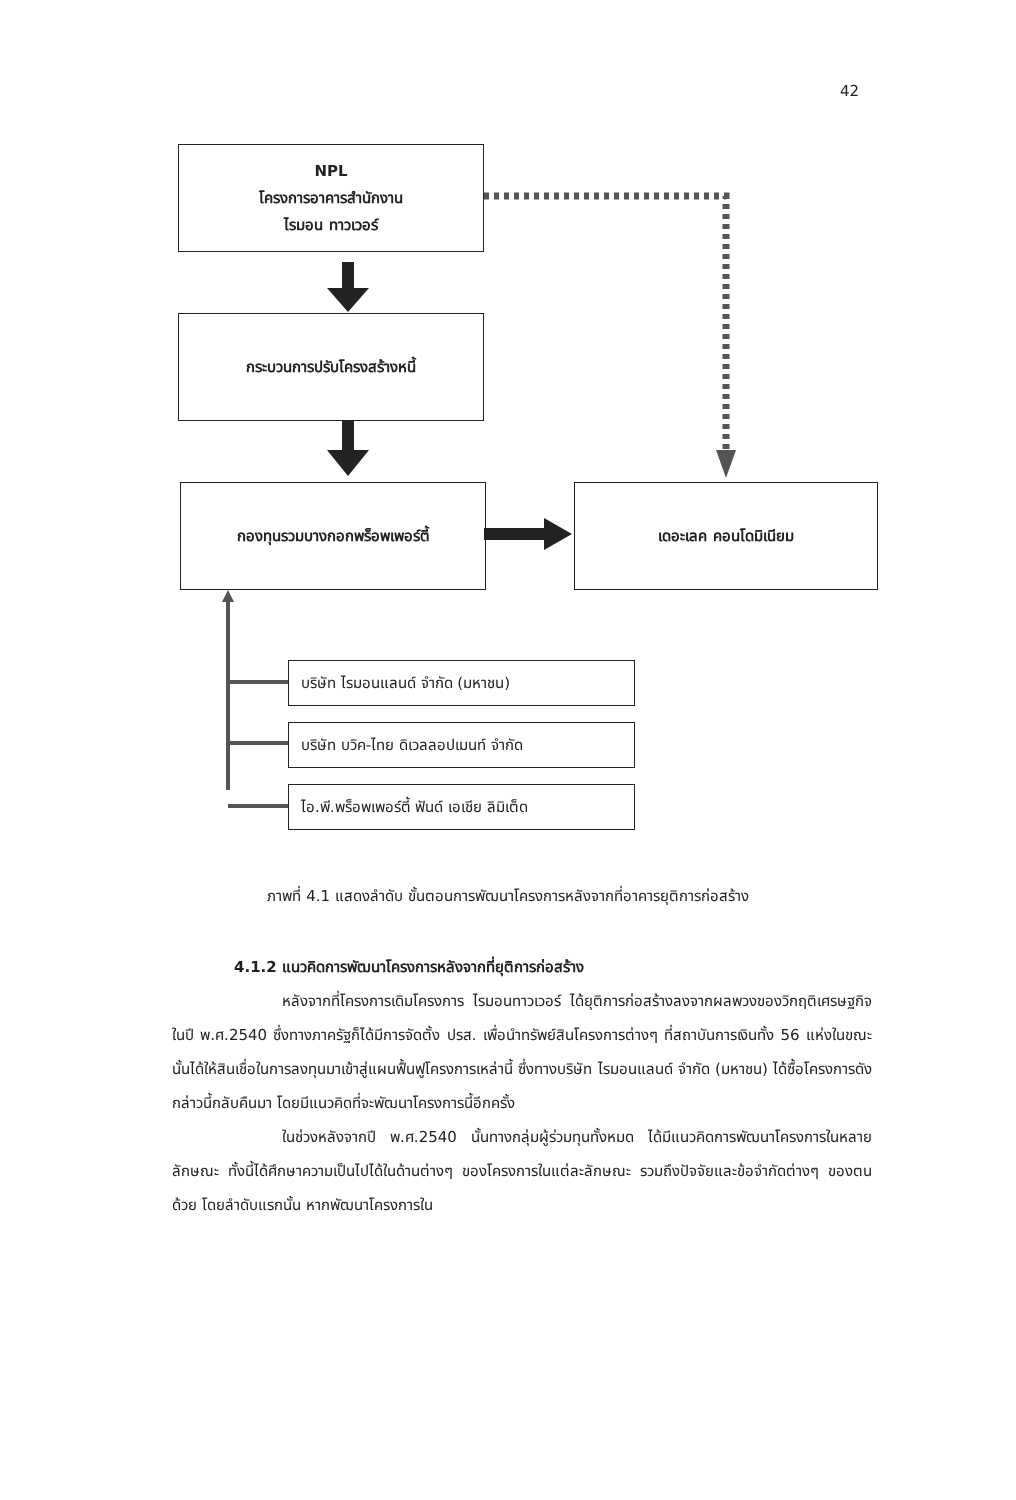42
NPL
โครงการอาคารสำนักงาน
ไรมอน ทาวเวอร์
กระบวนการปรับโครงสร้างหนี้
กองทุนรวมบางกอกพร็อพเพอร์ตี้ เดอะเลค คอนโดมิเนียม
บริษัท ไรมอนแลนด์ จำกัด (มหาชน)
บริษัท บวิค-ไทย ดิเวลลอปเมนท์ จำกัด
ไอ.พี.พร็อพเพอร์ตี้ ฟันด์ เอเชีย ลิมิเต็ด
ภาพที่ 4.1 แสดงลำดับ ขั้นตอนการพัฒนาโครงการหลังจากที่อาคารยุติการก่อสร้าง
4.1.2 แนวคิดการพัฒนาโครงการหลังจากที่ยุติการก่อสร้าง
หลังจากที่โครงการเดิมโครงการ ไรมอนทาวเวอร์ ได้ยุติการก่อสร้างลงจากผลพวงของวิกฤติเศรษฐกิจในปี พ.ศ.2540 ซึ่งทางภาครัฐก็ได้มีการจัดตั้ง ปรส. เพื่อนำทรัพย์สินโครงการต่างๆ ที่สถาบันการเงินทั้ง 56 แห่งในขณะนั้นได้ให้สินเชื่อในการลงทุนมาเข้าสู่แผนฟื้นฟูโครงการเหล่านี้ ซึ่งทางบริษัท ไรมอนแลนด์ จำกัด (มหาชน) ได้ซื้อโครงการดังกล่าวนี้กลับคืนมา โดยมีแนวคิดที่จะพัฒนาโครงการนี้อีกครั้ง
ในช่วงหลังจากปี พ.ศ.2540 นั้นทางกลุ่มผู้ร่วมทุนทั้งหมด ได้มีแนวคิดการพัฒนาโครงการในหลายลักษณะ ทั้งนี้ได้ศึกษาความเป็นไปได้ในด้านต่างๆ ของโครงการในแต่ละลักษณะ รวมถึงปัจจัยและข้อจำกัดต่างๆ ของตนด้วย โดยลำดับแรกนั้น หากพัฒนาโครงการใน